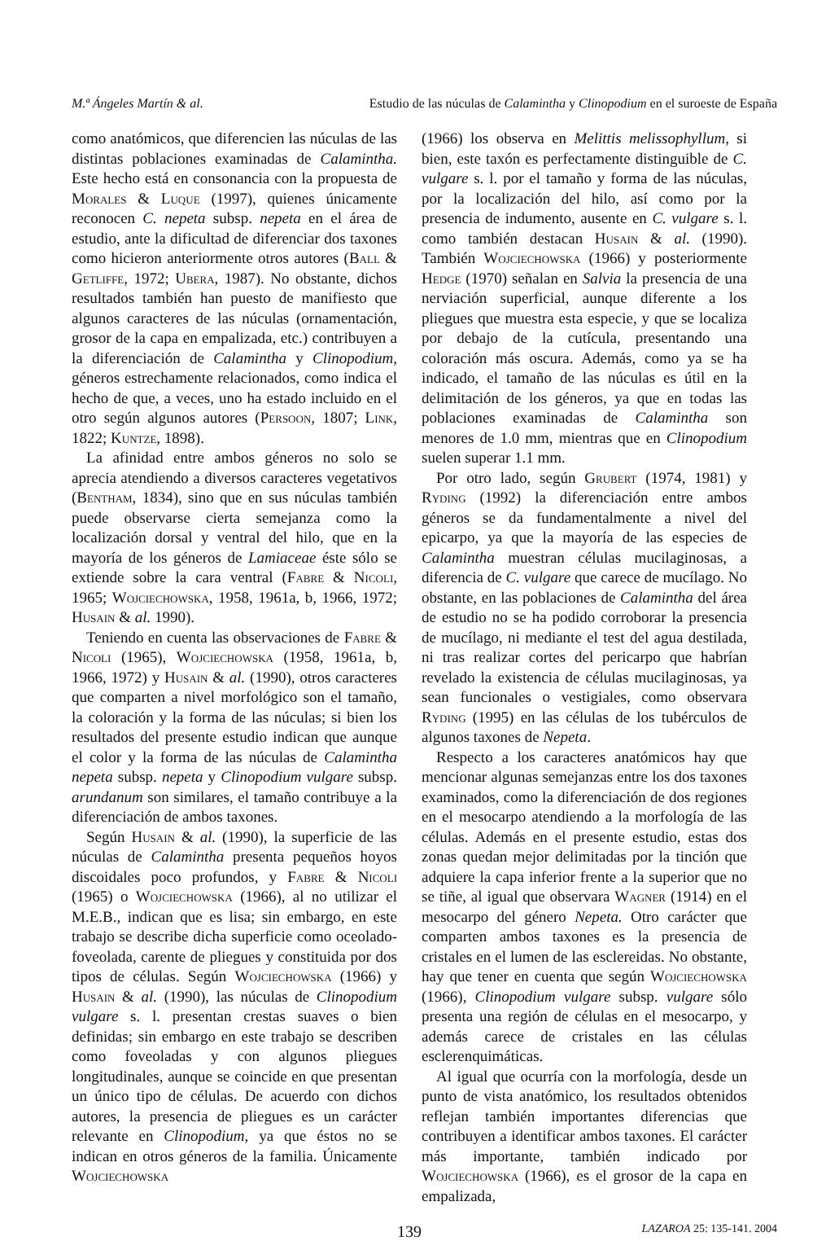M.ª Ángeles Martín & al. Estudio de las núculas de Calamintha y Clinopodium en el suroeste de España
como anatómicos, que diferencien las núculas de las distintas poblaciones examinadas de Calamintha. Este hecho está en consonancia con la propuesta de Morales & Luque (1997), quienes únicamente reconocen C. nepeta subsp. nepeta en el área de estudio, ante la dificultad de diferenciar dos taxones como hicieron anteriormente otros autores (Ball & Getliffe, 1972; Ubera, 1987). No obstante, dichos resultados también han puesto de manifiesto que algunos caracteres de las núculas (ornamentación, grosor de la capa en empalizada, etc.) contribuyen a la diferenciación de Calamintha y Clinopodium, géneros estrechamente relacionados, como indica el hecho de que, a veces, uno ha estado incluido en el otro según algunos autores (Persoon, 1807; Link, 1822; Kuntze, 1898).
La afinidad entre ambos géneros no solo se aprecia atendiendo a diversos caracteres vegetativos (Bentham, 1834), sino que en sus núculas también puede observarse cierta semejanza como la localización dorsal y ventral del hilo, que en la mayoría de los géneros de Lamiaceae éste sólo se extiende sobre la cara ventral (Fabre & Nicoli, 1965; Wojciechowska, 1958, 1961a, b, 1966, 1972; Husain & al. 1990).
Teniendo en cuenta las observaciones de Fabre & Nicoli (1965), Wojciechowska (1958, 1961a, b, 1966, 1972) y Husain & al. (1990), otros caracteres que comparten a nivel morfológico son el tamaño, la coloración y la forma de las núculas; si bien los resultados del presente estudio indican que aunque el color y la forma de las núculas de Calamintha nepeta subsp. nepeta y Clinopodium vulgare subsp. arundanum son similares, el tamaño contribuye a la diferenciación de ambos taxones.
Según Husain & al. (1990), la superficie de las núculas de Calamintha presenta pequeños hoyos discoidales poco profundos, y Fabre & Nicoli (1965) o Wojciechowska (1966), al no utilizar el M.E.B., indican que es lisa; sin embargo, en este trabajo se describe dicha superficie como oceolado-foveolada, carente de pliegues y constituida por dos tipos de células. Según Wojciechowska (1966) y Husain & al. (1990), las núculas de Clinopodium vulgare s. l. presentan crestas suaves o bien definidas; sin embargo en este trabajo se describen como foveoladas y con algunos pliegues longitudinales, aunque se coincide en que presentan un único tipo de células. De acuerdo con dichos autores, la presencia de pliegues es un carácter relevante en Clinopodium, ya que éstos no se indican en otros géneros de la familia. Únicamente Wojciechowska
(1966) los observa en Melittis melissophyllum, si bien, este taxón es perfectamente distinguible de C. vulgare s. l. por el tamaño y forma de las núculas, por la localización del hilo, así como por la presencia de indumento, ausente en C. vulgare s. l. como también destacan Husain & al. (1990). También Wojciechowska (1966) y posteriormente Hedge (1970) señalan en Salvia la presencia de una nerviación superficial, aunque diferente a los pliegues que muestra esta especie, y que se localiza por debajo de la cutícula, presentando una coloración más oscura. Además, como ya se ha indicado, el tamaño de las núculas es útil en la delimitación de los géneros, ya que en todas las poblaciones examinadas de Calamintha son menores de 1.0 mm, mientras que en Clinopodium suelen superar 1.1 mm.
Por otro lado, según Grubert (1974, 1981) y Ryding (1992) la diferenciación entre ambos géneros se da fundamentalmente a nivel del epicarpo, ya que la mayoría de las especies de Calamintha muestran células mucilaginosas, a diferencia de C. vulgare que carece de mucílago. No obstante, en las poblaciones de Calamintha del área de estudio no se ha podido corroborar la presencia de mucílago, ni mediante el test del agua destilada, ni tras realizar cortes del pericarpo que habrían revelado la existencia de células mucilaginosas, ya sean funcionales o vestigiales, como observara Ryding (1995) en las células de los tubérculos de algunos taxones de Nepeta.
Respecto a los caracteres anatómicos hay que mencionar algunas semejanzas entre los dos taxones examinados, como la diferenciación de dos regiones en el mesocarpo atendiendo a la morfología de las células. Además en el presente estudio, estas dos zonas quedan mejor delimitadas por la tinción que adquiere la capa inferior frente a la superior que no se tiñe, al igual que observara Wagner (1914) en el mesocarpo del género Nepeta. Otro carácter que comparten ambos taxones es la presencia de cristales en el lumen de las esclereidas. No obstante, hay que tener en cuenta que según Wojciechowska (1966), Clinopodium vulgare subsp. vulgare sólo presenta una región de células en el mesocarpo, y además carece de cristales en las células esclerenquimáticas.
Al igual que ocurría con la morfología, desde un punto de vista anatómico, los resultados obtenidos reflejan también importantes diferencias que contribuyen a identificar ambos taxones. El carácter más importante, también indicado por Wojciechowska (1966), es el grosor de la capa en empalizada,
139 LAZAROA 25: 135-141. 2004